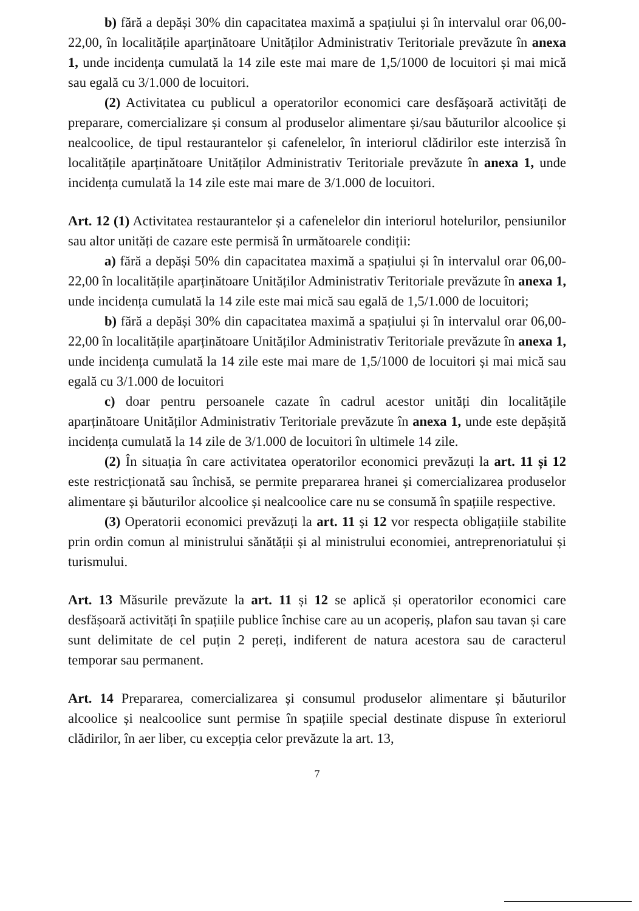b) fără a depăși 30% din capacitatea maximă a spațiului și în intervalul orar 06,00-22,00, în localitățile aparținătoare Unităților Administrativ Teritoriale prevăzute în anexa 1, unde incidența cumulată la 14 zile este mai mare de 1,5/1000 de locuitori și mai mică sau egală cu 3/1.000 de locuitori.
(2) Activitatea cu publicul a operatorilor economici care desfășoară activități de preparare, comercializare și consum al produselor alimentare și/sau băuturilor alcoolice și nealcoolice, de tipul restaurantelor și cafenelelor, în interiorul clădirilor este interzisă în localitățile aparținătoare Unităților Administrativ Teritoriale prevăzute în anexa 1, unde incidența cumulată la 14 zile este mai mare de 3/1.000 de locuitori.
Art. 12 (1) Activitatea restaurantelor și a cafenelelor din interiorul hotelurilor, pensiunilor sau altor unități de cazare este permisă în următoarele condiții:
a) fără a depăși 50% din capacitatea maximă a spațiului și în intervalul orar 06,00-22,00 în localitățile aparținătoare Unităților Administrativ Teritoriale prevăzute în anexa 1, unde incidența cumulată la 14 zile este mai mică sau egală de 1,5/1.000 de locuitori;
b) fără a depăși 30% din capacitatea maximă a spațiului și în intervalul orar 06,00-22,00 în localitățile aparținătoare Unităților Administrativ Teritoriale prevăzute în anexa 1, unde incidența cumulată la 14 zile este mai mare de 1,5/1000 de locuitori și mai mică sau egală cu 3/1.000 de locuitori
c) doar pentru persoanele cazate în cadrul acestor unități din localitățile aparținătoare Unităților Administrativ Teritoriale prevăzute în anexa 1, unde este depășită incidența cumulată la 14 zile de 3/1.000 de locuitori în ultimele 14 zile.
(2) În situația în care activitatea operatorilor economici prevăzuți la art. 11 și 12 este restricționată sau închisă, se permite prepararea hranei și comercializarea produselor alimentare și băuturilor alcoolice și nealcoolice care nu se consumă în spațiile respective.
(3) Operatorii economici prevăzuți la art. 11 și 12 vor respecta obligațiile stabilite prin ordin comun al ministrului sănătății și al ministrului economiei, antreprenoriatului și turismului.
Art. 13 Măsurile prevăzute la art. 11 și 12 se aplică și operatorilor economici care desfășoară activități în spațiile publice închise care au un acoperiș, plafon sau tavan și care sunt delimitate de cel puțin 2 pereți, indiferent de natura acestora sau de caracterul temporar sau permanent.
Art. 14 Prepararea, comercializarea și consumul produselor alimentare și băuturilor alcoolice și nealcoolice sunt permise în spațiile special destinate dispuse în exteriorul clădirilor, în aer liber, cu excepția celor prevăzute la art. 13,
7